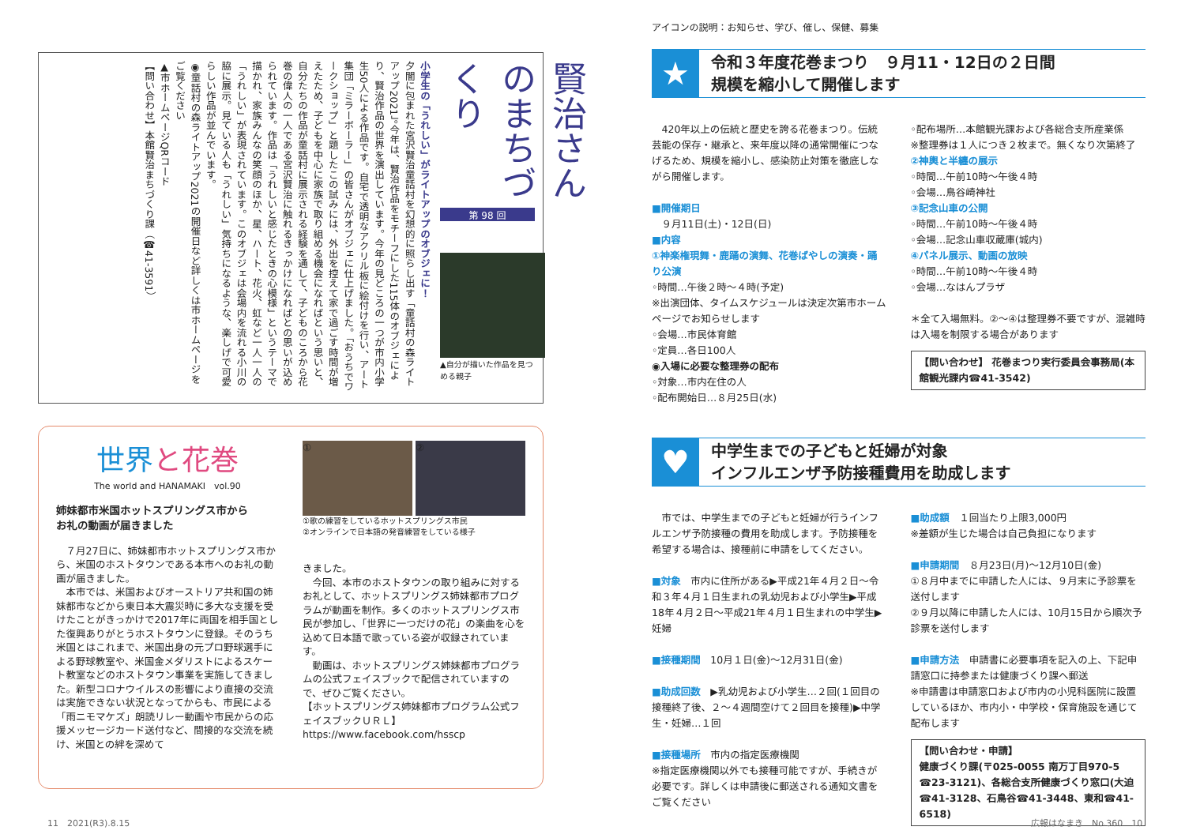賢治さんのまちづくり
第 98 回
▲自分が描いた作品を見つめる親子
小学生の「うれしい」がライトアップのオブジェに！
夕闇に包まれた宮沢賢治童話村を幻想的に照らし出す「童話村の森ライトアップ2021」。今年は、賢治作品をモチーフにした115体のオブジェにより、賢治作品の世界を演出しています。今年の見どころの一つが市内小学生50人による作品です。自宅で透明なアクリル板に絵付けを行い、アート集団「ミラーボーラー」の皆さんがオブジェに仕上げました。「おうちでワークショップ」と題したこの試みには、外出を控えて家で過ごす時間が増えたため、子どもを中心に家族で取り組める機会になればという思いと、自分たちの作品が童話村に展示される経験を通して、子どものころから花巻の偉人の一人である宮沢賢治に触れるきっかけになればとの思いが込められています。作品は「うれしいと感じたときの心模様」というテーマで描かれ、家族みんなの笑顔のほか、星、ハート、花火、虹など一人一人の「うれしい」が表現されています。このオブジェは会場内を流れる小川の脇に展示。見ている人も「うれしい」気持ちになるような、楽しげで可愛らしい作品が並んでいます。
◉童話村の森ライトアップ2021の開催日など詳しくは市ホームページをご覧ください
▲市ホームページQRコード
【問い合わせ】本館賢治まちづくり課（☎41-3591）
世界と花巻
The world and HANAMAKI　vol.90
姉妹都市米国ホットスプリングス市から
お礼の動画が届きました
　７月27日に、姉妹都市ホットスプリングス市から、米国のホストタウンである本市へのお礼の動画が届きました。
　本市では、米国およびオーストリア共和国の姉妹都市などから東日本大震災時に多大な支援を受けたことがきっかけで2017年に両国を相手国とした復興ありがとうホストタウンに登録。そのうち米国とはこれまで、米国出身の元プロ野球選手による野球教室や、米国金メダリストによるスケート教室などのホストタウン事業を実施してきました。新型コロナウイルスの影響により直接の交流は実施できない状況となってからも、市民による「雨ニモマケズ」朗読リレー動画や市民からの応援メッセージカード送付など、間接的な交流を続け、米国との絆を深めて
① ②
①歌の練習をしているホットスプリングス市民
②オンラインで日本語の発音練習をしている様子
きました。
　今回、本市のホストタウンの取り組みに対するお礼として、ホットスプリングス姉妹都市プログラムが動画を制作。多くのホットスプリングス市民が参加し、「世界に一つだけの花」の楽曲を心を込めて日本語で歌っている姿が収録されています。
　動画は、ホットスプリングス姉妹都市プログラムの公式フェイスブックで配信されていますので、ぜひご覧ください。
【ホットスプリングス姉妹都市プログラム公式フェイスブックＵＲＬ】
https://www.facebook.com/hsscp
アイコンの説明：お知らせ、学び、催し、保健、募集
★
令和３年度花巻まつり　９月11・12日の２日間
規模を縮小して開催します
　420年以上の伝統と歴史を誇る花巻まつり。伝統芸能の保存・継承と、来年度以降の通常開催につなげるため、規模を縮小し、感染防止対策を徹底しながら開催します。
■開催期日
　９月11日(土)・12日(日)
■内容
①神楽権現舞・鹿踊の演舞、花巻ばやしの演奏・踊り公演
◦時間…午後２時～４時(予定)
※出演団体、タイムスケジュールは決定次第市ホームページでお知らせします
◦会場…市民体育館
◦定員…各日100人
◉入場に必要な整理券の配布
◦対象…市内在住の人
◦配布開始日…８月25日(水)
◦配布場所…本館観光課および各総合支所産業係
※整理券は１人につき２枚まで。無くなり次第終了
②神輿と半纏の展示
◦時間…午前10時～午後４時
◦会場…鳥谷崎神社
③記念山車の公開
◦時間…午前10時～午後４時
◦会場…記念山車収蔵庫(城内)
④パネル展示、動画の放映
◦時間…午前10時～午後４時
◦会場…なはんプラザ
＊全て入場無料。②～④は整理券不要ですが、混雑時は入場を制限する場合があります
【問い合わせ】 花巻まつり実行委員会事務局(本館観光課内☎41-3542)
♥
中学生までの子どもと妊婦が対象
インフルエンザ予防接種費用を助成します
　市では、中学生までの子どもと妊婦が行うインフルエンザ予防接種の費用を助成します。予防接種を希望する場合は、接種前に申請をしてください。
■対象　市内に住所がある▶平成21年４月２日～令和３年４月１日生まれの乳幼児および小学生▶平成18年４月２日～平成21年４月１日生まれの中学生▶妊婦
■接種期間　10月１日(金)～12月31日(金)
■助成回数　▶乳幼児および小学生…２回(１回目の接種終了後、２～４週間空けて２回目を接種)▶中学生・妊婦…１回
■接種場所　市内の指定医療機関
※指定医療機関以外でも接種可能ですが、手続きが必要です。詳しくは申請後に郵送される通知文書をご覧ください
■助成額　１回当たり上限3,000円
※差額が生じた場合は自己負担になります
■申請期間　８月23日(月)～12月10日(金)
①８月中までに申請した人には、９月末に予診票を送付します
②９月以降に申請した人には、10月15日から順次予診票を送付します
■申請方法　申請書に必要事項を記入の上、下記申請窓口に持参または健康づくり課へ郵送
※申請書は申請窓口および市内の小児科医院に設置しているほか、市内小・中学校・保育施設を通じて配布します
【問い合わせ・申請】
健康づくり課(〒025-0055 南万丁目970-5 ☎23-3121)、各総合支所健康づくり窓口(大迫☎41-3128、石鳥谷☎41-3448、東和☎41-6518)
11　2021(R3).8.15 広報はなまき　No.360　10